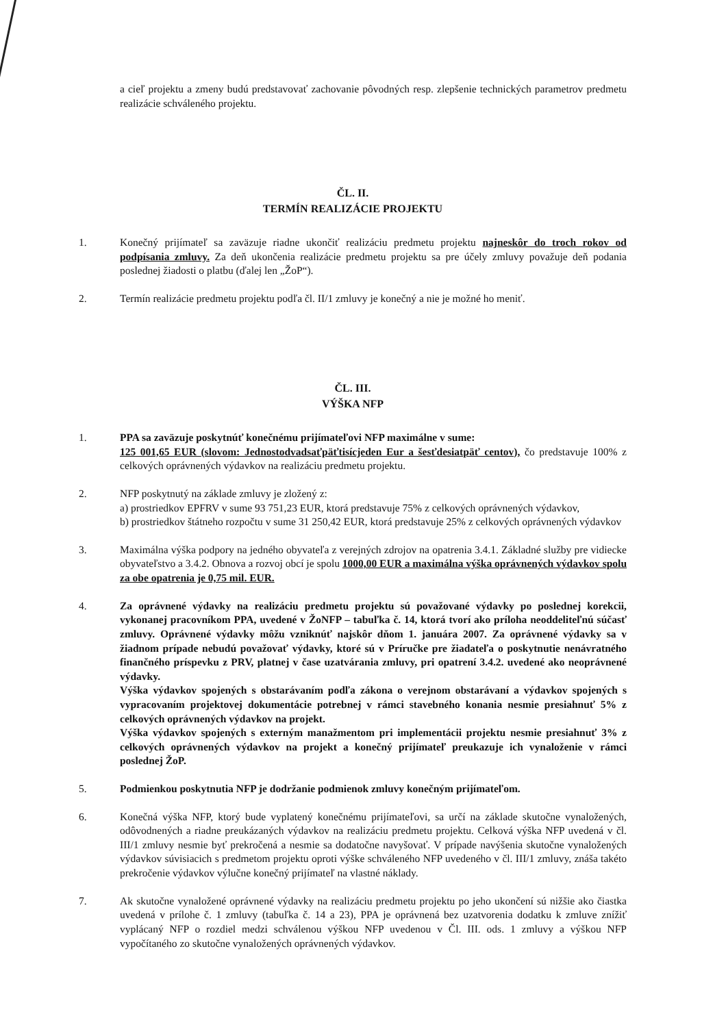a cieľ projektu a zmeny budú predstavovať zachovanie pôvodných resp. zlepšenie technických parametrov predmetu realizácie schváleného projektu.
ČL. II.
TERMÍN REALIZÁCIE PROJEKTU
1. Konečný prijímateľ sa zaväzuje riadne ukončiť realizáciu predmetu projektu najneskôr do troch rokov od podpísania zmluvy. Za deň ukončenia realizácie predmetu projektu sa pre účely zmluvy považuje deň podania poslednej žiadosti o platbu (ďalej len „ŽoP“).
2. Termín realizácie predmetu projektu podľa čl. II/1 zmluvy je konečný a nie je možné ho meniť.
ČL. III.
VÝŠKA NFP
1. PPA sa zaväzuje poskytnúť konečnému prijímateľovi NFP maximálne v sume:
125 001,65 EUR (slovom: Jednostodvadsaťpäťtisícjeden Eur a šesťdesiatpäť centov), čo predstavuje 100% z celkových oprávnených výdavkov na realizáciu predmetu projektu.
2. NFP poskytnutý na základe zmluvy je zložený z:
a) prostriedkov EPFRV v sume 93 751,23 EUR, ktorá predstavuje 75% z celkových oprávnených výdavkov,
b) prostriedkov štátneho rozpočtu v sume 31 250,42 EUR, ktorá predstavuje 25% z celkových oprávnených výdavkov
3. Maximálna výška podpory na jedného obyvateľa z verejných zdrojov na opatrenia 3.4.1. Základné služby pre vidiecke obyvateľstvo a 3.4.2. Obnova a rozvoj obcí je spolu 1000,00 EUR a maximálna výška oprávnených výdavkov spolu za obe opatrenia je 0,75 mil. EUR.
4. Za oprávnené výdavky na realizáciu predmetu projektu sú považované výdavky po poslednej korekcii, vykonanej pracovníkom PPA, uvedené v ŽoNFP – tabuľka č. 14, ktorá tvorí ako príloha neoddeliteľnú súčasť zmluvy. Oprávnené výdavky môžu vzniknúť najskôr dňom 1. januára 2007. Za oprávnené výdavky sa v žiadnom prípade nebudú považovať výdavky, ktoré sú v Príručke pre žiadateľa o poskytnutie nenávratného finančného príspevku z PRV, platnej v čase uzatvárania zmluvy, pri opatrení 3.4.2. uvedené ako neoprávnené výdavky.
Výška výdavkov spojených s obstarávaním podľa zákona o verejnom obstarávaní a výdavkov spojených s vypracovaním projektovej dokumentácie potrebnej v rámci stavebného konania nesmie presiahnuť 5% z celkových oprávnených výdavkov na projekt.
Výška výdavkov spojených s externým manažmentom pri implementácii projektu nesmie presiahnuť 3% z celkových oprávnených výdavkov na projekt a konečný prijímateľ preukazuje ich vynaloženie v rámci poslednej ŽoP.
5. Podmienkou poskytnutia NFP je dodržanie podmienok zmluvy konečným prijímateľom.
6. Konečná výška NFP, ktorý bude vyplatený konečnému prijímateľovi, sa určí na základe skutočne vynaložených, odôvodnených a riadne preukázaných výdavkov na realizáciu predmetu projektu. Celková výška NFP uvedená v čl. III/1 zmluvy nesmie byť prekročená a nesmie sa dodatočne navyšovať. V prípade navýšenia skutočne vynaložených výdavkov súvisiacich s predmetom projektu oproti výške schváleného NFP uvedeného v čl. III/1 zmluvy, znáša takéto prekročenie výdavkov výlučne konečný prijímateľ na vlastné náklady.
7. Ak skutočne vynaložené oprávnené výdavky na realizáciu predmetu projektu po jeho ukončení sú nižšie ako čiastka uvedená v prílohe č. 1 zmluvy (tabuľka č. 14 a 23), PPA je oprávnená bez uzatvorenia dodatku k zmluve znížiť vyplácaný NFP o rozdiel medzi schválenou výškou NFP uvedenou v Čl. III. ods. 1 zmluvy a výškou NFP vypočítaného zo skutočne vynaložených oprávnených výdavkov.